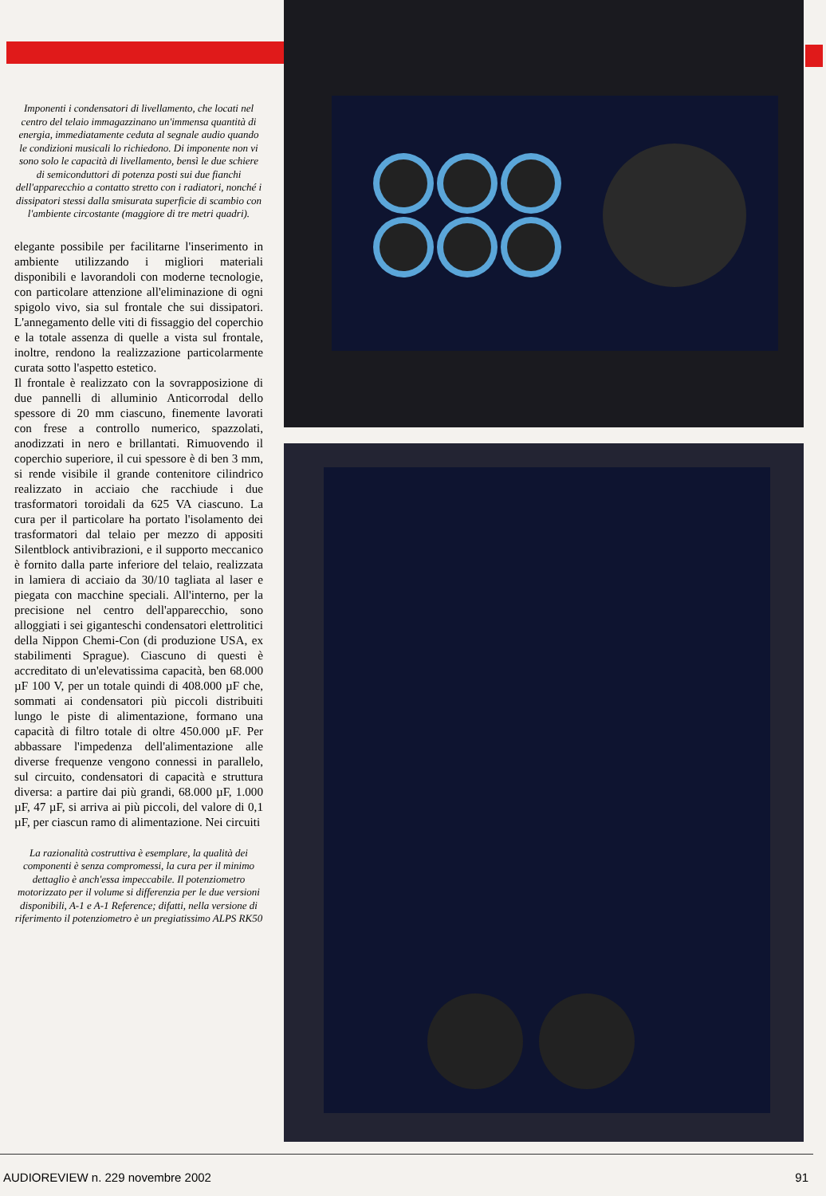Imponenti i condensatori di livellamento, che locati nel centro del telaio immagazzinano un'immensa quantità di energia, immediatamente ceduta al segnale audio quando le condizioni musicali lo richiedono. Di imponente non vi sono solo le capacità di livellamento, bensì le due schiere di semiconduttori di potenza posti sui due fianchi dell'apparecchio a contatto stretto con i radiatori, nonché i dissipatori stessi dalla smisurata superficie di scambio con l'ambiente circostante (maggiore di tre metri quadri).
elegante possibile per facilitarne l'inserimento in ambiente utilizzando i migliori materiali disponibili e lavorandoli con moderne tecnologie, con particolare attenzione all'eliminazione di ogni spigolo vivo, sia sul frontale che sui dissipatori. L'annegamento delle viti di fissaggio del coperchio e la totale assenza di quelle a vista sul frontale, inoltre, rendono la realizzazione particolarmente curata sotto l'aspetto estetico.
Il frontale è realizzato con la sovrapposizione di due pannelli di alluminio Anticorrodal dello spessore di 20 mm ciascuno, finemente lavorati con frese a controllo numerico, spazzolati, anodizzati in nero e brillantati. Rimuovendo il coperchio superiore, il cui spessore è di ben 3 mm, si rende visibile il grande contenitore cilindrico realizzato in acciaio che racchiude i due trasformatori toroidali da 625 VA ciascuno. La cura per il particolare ha portato l'isolamento dei trasformatori dal telaio per mezzo di appositi Silentblock antivibrazioni, e il supporto meccanico è fornito dalla parte inferiore del telaio, realizzata in lamiera di acciaio da 30/10 tagliata al laser e piegata con macchine speciali. All'interno, per la precisione nel centro dell'apparecchio, sono alloggiati i sei giganteschi condensatori elettrolitici della Nippon Chemi-Con (di produzione USA, ex stabilimenti Sprague). Ciascuno di questi è accreditato di un'elevatissima capacità, ben 68.000 µF 100 V, per un totale quindi di 408.000 µF che, sommati ai condensatori più piccoli distribuiti lungo le piste di alimentazione, formano una capacità di filtro totale di oltre 450.000 µF. Per abbassare l'impedenza dell'alimentazione alle diverse frequenze vengono connessi in parallelo, sul circuito, condensatori di capacità e struttura diversa: a partire dai più grandi, 68.000 µF, 1.000 µF, 47 µF, si arriva ai più piccoli, del valore di 0,1 µF, per ciascun ramo di alimentazione. Nei circuiti
La razionalità costruttiva è esemplare, la qualità dei componenti è senza compromessi, la cura per il minimo dettaglio è anch'essa impeccabile. Il potenziometro motorizzato per il volume si differenzia per le due versioni disponibili, A-1 e A-1 Reference; difatti, nella versione di riferimento il potenziometro è un pregiatissimo ALPS RK50
AUDIOREVIEW n. 229 novembre 2002 91